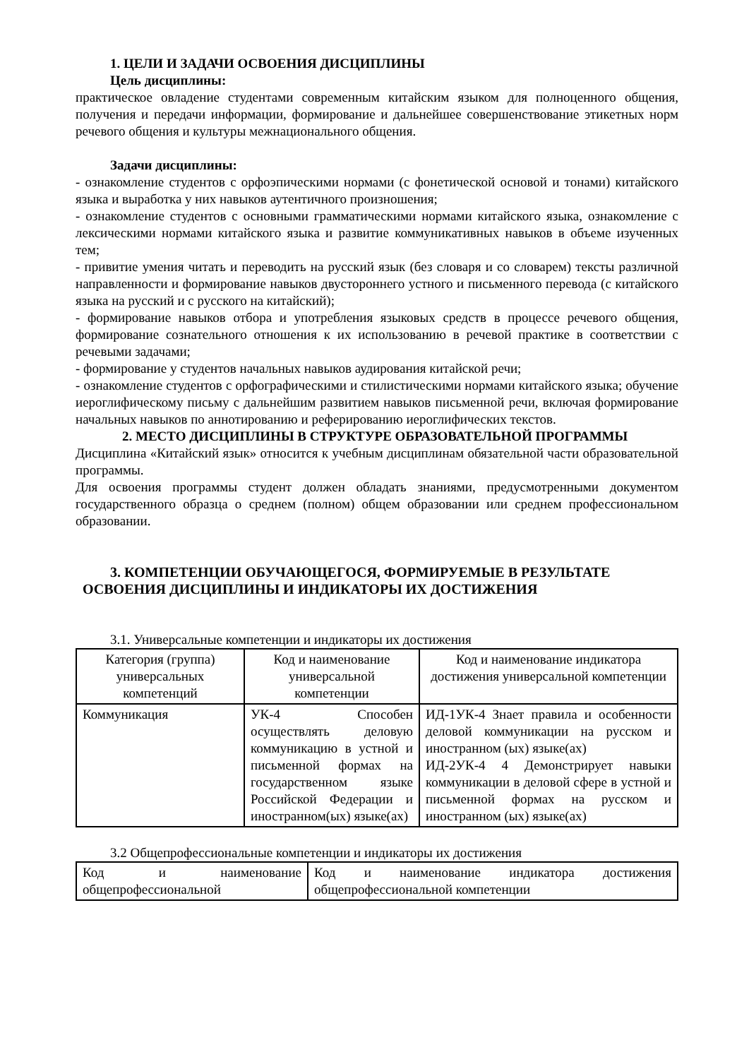1. ЦЕЛИ И ЗАДАЧИ ОСВОЕНИЯ ДИСЦИПЛИНЫ
Цель дисциплины:
практическое овладение студентами современным китайским языком для полноценного общения, получения и передачи информации, формирование и дальнейшее совершенствование этикетных норм речевого общения и культуры межнационального общения.
Задачи дисциплины:
- ознакомление студентов с орфоэпическими нормами (с фонетической основой и тонами) китайского языка и выработка у них навыков аутентичного произношения;
- ознакомление студентов с основными грамматическими нормами китайского языка, ознакомление с лексическими нормами китайского языка и развитие коммуникативных навыков в объеме изученных тем;
- привитие умения читать и переводить на русский язык (без словаря и со словарем) тексты различной направленности и формирование навыков двустороннего устного и письменного перевода (с китайского языка на русский и с русского на китайский);
- формирование навыков отбора и употребления языковых средств в процессе речевого общения, формирование сознательного отношения к их использованию в речевой практике в соответствии с речевыми задачами;
- формирование у студентов начальных навыков аудирования китайской речи;
- ознакомление студентов с орфографическими и стилистическими нормами китайского языка; обучение иероглифическому письму с дальнейшим развитием навыков письменной речи, включая формирование начальных навыков по аннотированию и реферированию иероглифических текстов.
2. МЕСТО ДИСЦИПЛИНЫ В СТРУКТУРЕ ОБРАЗОВАТЕЛЬНОЙ ПРОГРАММЫ
Дисциплина «Китайский язык» относится к учебным дисциплинам обязательной части образовательной программы.
Для освоения программы студент должен обладать знаниями, предусмотренными документом государственного образца о среднем (полном) общем образовании или среднем профессиональном образовании.
3. КОМПЕТЕНЦИИ ОБУЧАЮЩЕГОСЯ, ФОРМИРУЕМЫЕ В РЕЗУЛЬТАТЕ
ОСВОЕНИЯ ДИСЦИПЛИНЫ И ИНДИКАТОРЫ ИХ ДОСТИЖЕНИЯ
3.1. Универсальные компетенции и индикаторы их достижения
| Категория (группа) универсальных компетенций | Код и наименование универсальной компетенции | Код и наименование индикатора достижения универсальной компетенции |
| --- | --- | --- |
| Коммуникация | УК-4 Способен осуществлять деловую коммуникацию в устной и письменной формах на государственном языке Российской Федерации и иностранном(ых) языке(ах) | ИД-1УК-4 Знает правила и особенности деловой коммуникации на русском и иностранном (ых) языке(ах) ИД-2УК-4 4 Демонстрирует навыки коммуникации в деловой сфере в устной и письменной формах на русском и иностранном (ых) языке(ах) |
3.2 Общепрофессиональные компетенции и индикаторы их достижения
| Код и наименование общепрофессиональной | Код и наименование индикатора достижения общепрофессиональной компетенции |